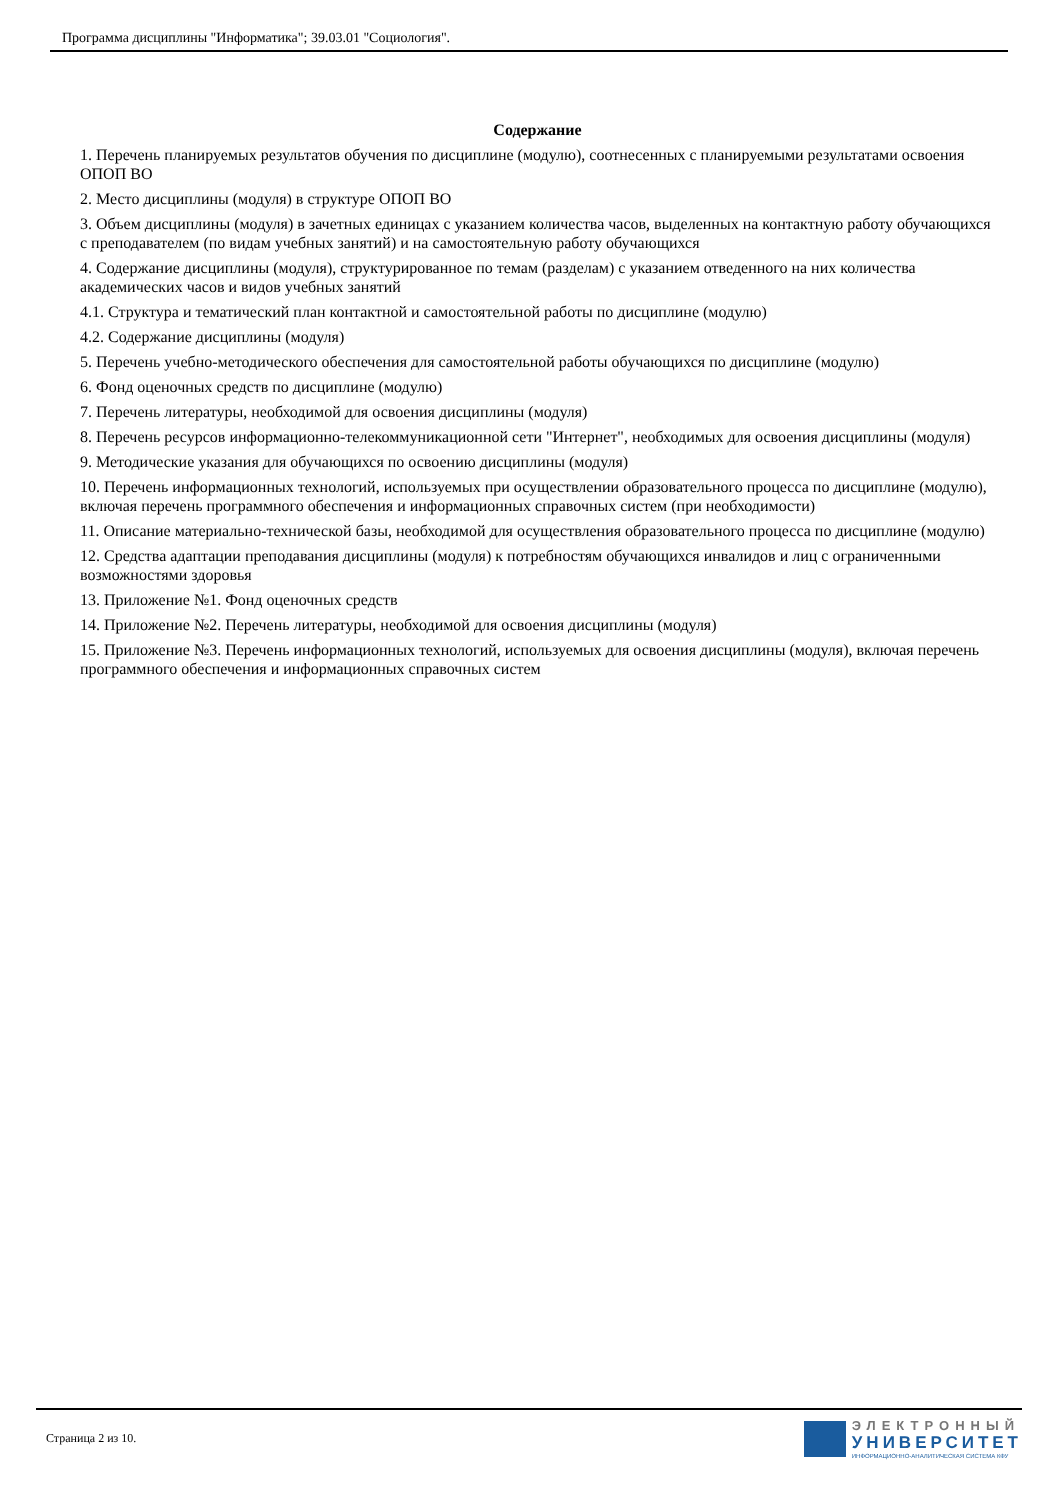Программа дисциплины "Информатика"; 39.03.01 "Социология".
Содержание
1. Перечень планируемых результатов обучения по дисциплине (модулю), соотнесенных с планируемыми результатами освоения ОПОП ВО
2. Место дисциплины (модуля) в структуре ОПОП ВО
3. Объем дисциплины (модуля) в зачетных единицах с указанием количества часов, выделенных на контактную работу обучающихся с преподавателем (по видам учебных занятий) и на самостоятельную работу обучающихся
4. Содержание дисциплины (модуля), структурированное по темам (разделам) с указанием отведенного на них количества академических часов и видов учебных занятий
4.1. Структура и тематический план контактной и самостоятельной работы по дисциплине (модулю)
4.2. Содержание дисциплины (модуля)
5. Перечень учебно-методического обеспечения для самостоятельной работы обучающихся по дисциплине (модулю)
6. Фонд оценочных средств по дисциплине (модулю)
7. Перечень литературы, необходимой для освоения дисциплины (модуля)
8. Перечень ресурсов информационно-телекоммуникационной сети "Интернет", необходимых для освоения дисциплины (модуля)
9. Методические указания для обучающихся по освоению дисциплины (модуля)
10. Перечень информационных технологий, используемых при осуществлении образовательного процесса по дисциплине (модулю), включая перечень программного обеспечения и информационных справочных систем (при необходимости)
11. Описание материально-технической базы, необходимой для осуществления образовательного процесса по дисциплине (модулю)
12. Средства адаптации преподавания дисциплины (модуля) к потребностям обучающихся инвалидов и лиц с ограниченными возможностями здоровья
13. Приложение №1. Фонд оценочных средств
14. Приложение №2. Перечень литературы, необходимой для освоения дисциплины (модуля)
15. Приложение №3. Перечень информационных технологий, используемых для освоения дисциплины (модуля), включая перечень программного обеспечения и информационных справочных систем
Страница 2 из 10.
ЭЛЕКТРОННЫЙ
УНИВЕРСИТЕТ
ИНФОРМАЦИОННО-АНАЛИТИЧЕСКАЯ СИСТЕМА КФУ